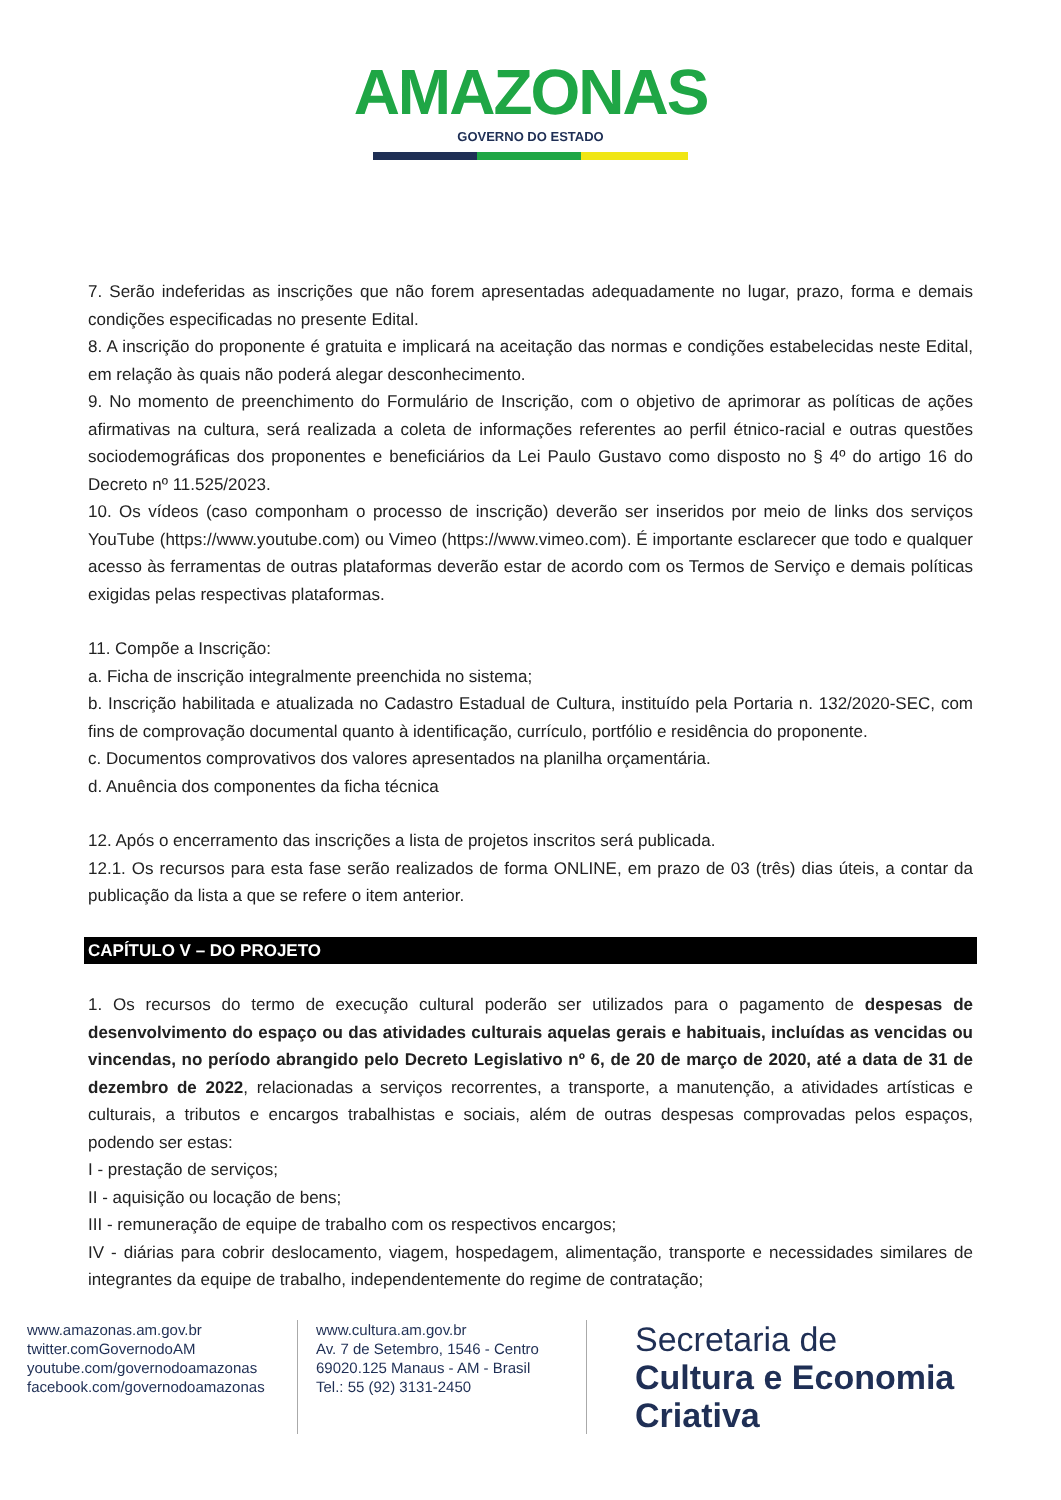AMAZONAS
GOVERNO DO ESTADO
7. Serão indeferidas as inscrições que não forem apresentadas adequadamente no lugar, prazo, forma e demais condições especificadas no presente Edital.
8. A inscrição do proponente é gratuita e implicará na aceitação das normas e condições estabelecidas neste Edital, em relação às quais não poderá alegar desconhecimento.
9. No momento de preenchimento do Formulário de Inscrição, com o objetivo de aprimorar as políticas de ações afirmativas na cultura, será realizada a coleta de informações referentes ao perfil étnico-racial e outras questões sociodemográficas dos proponentes e beneficiários da Lei Paulo Gustavo como disposto no § 4º do artigo 16 do Decreto nº 11.525/2023.
10. Os vídeos (caso componham o processo de inscrição) deverão ser inseridos por meio de links dos serviços YouTube (https://www.youtube.com) ou Vimeo (https://www.vimeo.com). É importante esclarecer que todo e qualquer acesso às ferramentas de outras plataformas deverão estar de acordo com os Termos de Serviço e demais políticas exigidas pelas respectivas plataformas.
11. Compõe a Inscrição:
a. Ficha de inscrição integralmente preenchida no sistema;
b. Inscrição habilitada e atualizada no Cadastro Estadual de Cultura, instituído pela Portaria n. 132/2020-SEC, com fins de comprovação documental quanto à identificação, currículo, portfólio e residência do proponente.
c. Documentos comprovativos dos valores apresentados na planilha orçamentária.
d. Anuência dos componentes da ficha técnica
12. Após o encerramento das inscrições a lista de projetos inscritos será publicada.
12.1. Os recursos para esta fase serão realizados de forma ONLINE, em prazo de 03 (três) dias úteis, a contar da publicação da lista a que se refere o item anterior.
CAPÍTULO V – DO PROJETO
1. Os recursos do termo de execução cultural poderão ser utilizados para o pagamento de despesas de desenvolvimento do espaço ou das atividades culturais aquelas gerais e habituais, incluídas as vencidas ou vincendas, no período abrangido pelo Decreto Legislativo nº 6, de 20 de março de 2020, até a data de 31 de dezembro de 2022, relacionadas a serviços recorrentes, a transporte, a manutenção, a atividades artísticas e culturais, a tributos e encargos trabalhistas e sociais, além de outras despesas comprovadas pelos espaços, podendo ser estas:
I - prestação de serviços;
II - aquisição ou locação de bens;
III - remuneração de equipe de trabalho com os respectivos encargos;
IV - diárias para cobrir deslocamento, viagem, hospedagem, alimentação, transporte e necessidades similares de integrantes da equipe de trabalho, independentemente do regime de contratação;
www.amazonas.am.gov.br
twitter.comGovernodoAM
youtube.com/governodoamazonas
facebook.com/governodoamazonas
www.cultura.am.gov.br
Av. 7 de Setembro, 1546 - Centro
69020.125 Manaus - AM - Brasil
Tel.: 55 (92) 3131-2450
Secretaria de
Cultura e Economia
Criativa